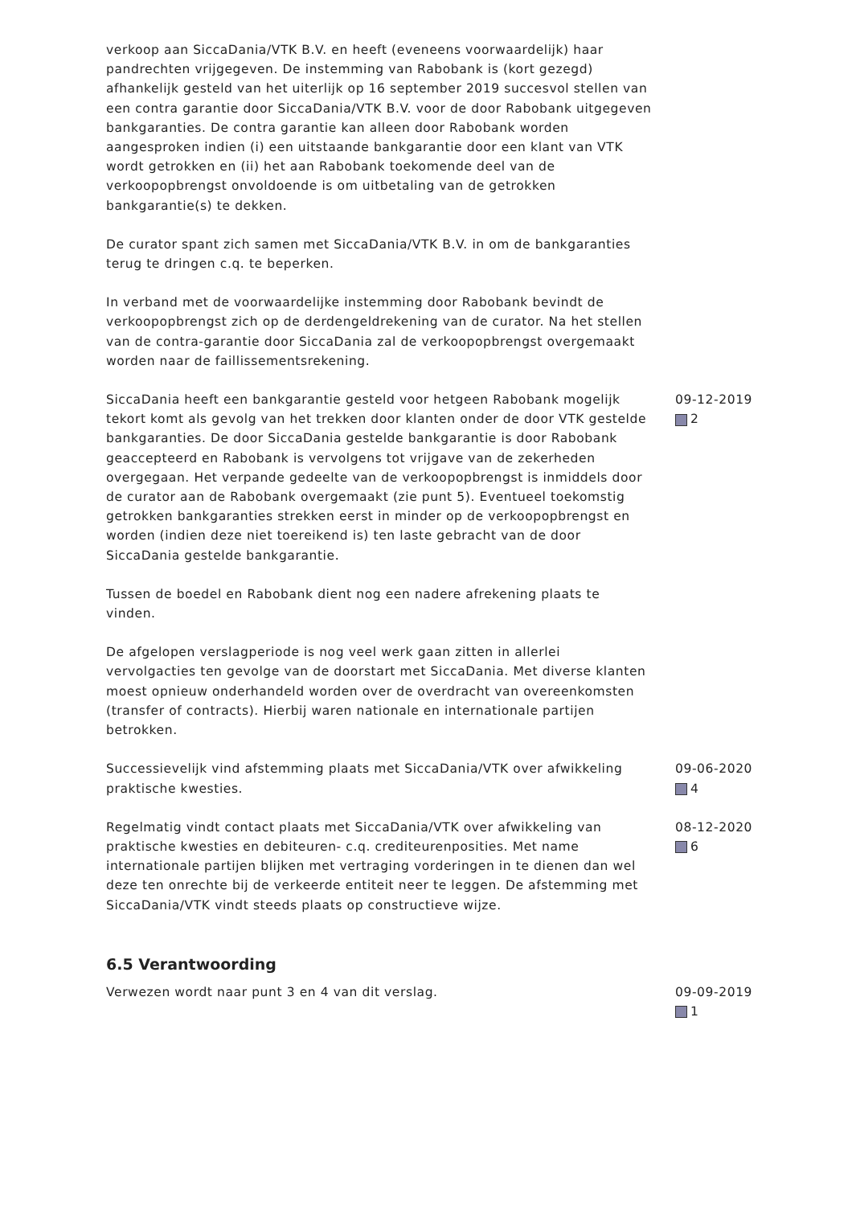verkoop aan SiccaDania/VTK B.V. en heeft (eveneens voorwaardelijk) haar pandrechten vrijgegeven. De instemming van Rabobank is (kort gezegd) afhankelijk gesteld van het uiterlijk op 16 september 2019 succesvol stellen van een contra garantie door SiccaDania/VTK B.V. voor de door Rabobank uitgegeven bankgaranties. De contra garantie kan alleen door Rabobank worden aangesproken indien (i) een uitstaande bankgarantie door een klant van VTK wordt getrokken en (ii) het aan Rabobank toekomende deel van de verkoopopbrengst onvoldoende is om uitbetaling van de getrokken bankgarantie(s) te dekken.
De curator spant zich samen met SiccaDania/VTK B.V. in om de bankgaranties terug te dringen c.q. te beperken.
In verband met de voorwaardelijke instemming door Rabobank bevindt de verkoopopbrengst zich op de derdengeldrekening van de curator. Na het stellen van de contra-garantie door SiccaDania zal de verkoopopbrengst overgemaakt worden naar de faillissementsrekening.
SiccaDania heeft een bankgarantie gesteld voor hetgeen Rabobank mogelijk tekort komt als gevolg van het trekken door klanten onder de door VTK gestelde bankgaranties. De door SiccaDania gestelde bankgarantie is door Rabobank geaccepteerd en Rabobank is vervolgens tot vrijgave van de zekerheden overgegaan. Het verpande gedeelte van de verkoopopbrengst is inmiddels door de curator aan de Rabobank overgemaakt (zie punt 5). Eventueel toekomstig getrokken bankgaranties strekken eerst in minder op de verkoopopbrengst en worden (indien deze niet toereikend is) ten laste gebracht van de door SiccaDania gestelde bankgarantie.
Tussen de boedel en Rabobank dient nog een nadere afrekening plaats te vinden.
De afgelopen verslagperiode is nog veel werk gaan zitten in allerlei vervolgacties ten gevolge van de doorstart met SiccaDania. Met diverse klanten moest opnieuw onderhandeld worden over de overdracht van overeenkomsten (transfer of contracts). Hierbij waren nationale en internationale partijen betrokken.
09-12-2019
2
Successievelijk vind afstemming plaats met SiccaDania/VTK over afwikkeling praktische kwesties.
09-06-2020
4
Regelmatig vindt contact plaats met SiccaDania/VTK over afwikkeling van praktische kwesties en debiteuren- c.q. crediteurenposities. Met name internationale partijen blijken met vertraging vorderingen in te dienen dan wel deze ten onrechte bij de verkeerde entiteit neer te leggen. De afstemming met SiccaDania/VTK vindt steeds plaats op constructieve wijze.
08-12-2020
6
6.5 Verantwoording
Verwezen wordt naar punt 3 en 4 van dit verslag. 09-09-2019
1